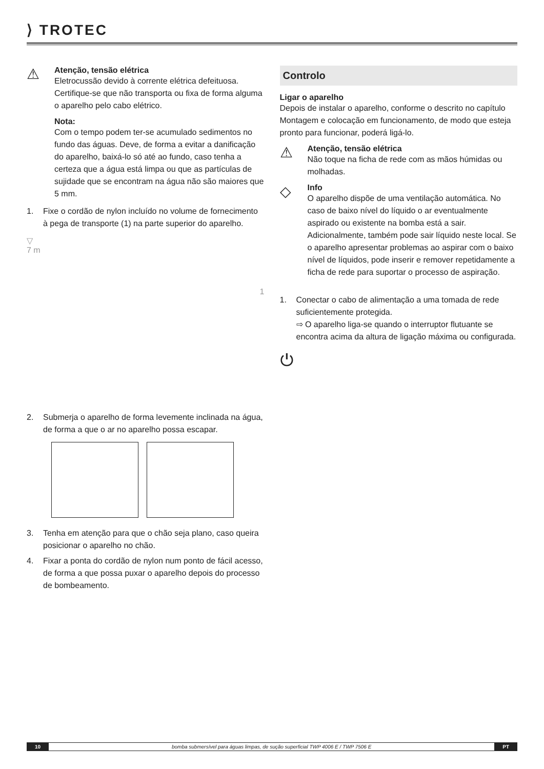⟩ TROTEC
⚠
Atenção, tensão elétrica
Eletrocussão devido à corrente elétrica defeituosa. Certifique-se que não transporta ou fixa de forma alguma o aparelho pelo cabo elétrico.
Nota:
Com o tempo podem ter-se acumulado sedimentos no fundo das águas. Deve, de forma a evitar a danificação do aparelho, baixá-lo só até ao fundo, caso tenha a certeza que a água está limpa ou que as partículas de sujidade que se encontram na água não são maiores que 5 mm.
1. Fixe o cordão de nylon incluído no volume de fornecimento à pega de transporte (1) na parte superior do aparelho.
▽
7 m 1
2. Submerja o aparelho de forma levemente inclinada na água, de forma a que o ar no aparelho possa escapar.
3. Tenha em atenção para que o chão seja plano, caso queira posicionar o aparelho no chão.
4. Fixar a ponta do cordão de nylon num ponto de fácil acesso, de forma a que possa puxar o aparelho depois do processo de bombeamento.
Controlo
Ligar o aparelho
Depois de instalar o aparelho, conforme o descrito no capítulo Montagem e colocação em funcionamento, de modo que esteja pronto para funcionar, poderá ligá-lo.
⚠
Atenção, tensão elétrica
Não toque na ficha de rede com as mãos húmidas ou molhadas.
◇
Info
O aparelho dispõe de uma ventilação automática. No caso de baixo nível do líquido o ar eventualmente aspirado ou existente na bomba está a sair. Adicionalmente, também pode sair líquido neste local. Se o aparelho apresentar problemas ao aspirar com o baixo nível de líquidos, pode inserir e remover repetidamente a ficha de rede para suportar o processo de aspiração.
1. Conectar o cabo de alimentação a uma tomada de rede suficientemente protegida.
⇨ O aparelho liga-se quando o interruptor flutuante se encontra acima da altura de ligação máxima ou configurada.
⏻
10 bomba submersível para águas limpas, de sução superficial TWP 4006 E / TWP 7506 E PT